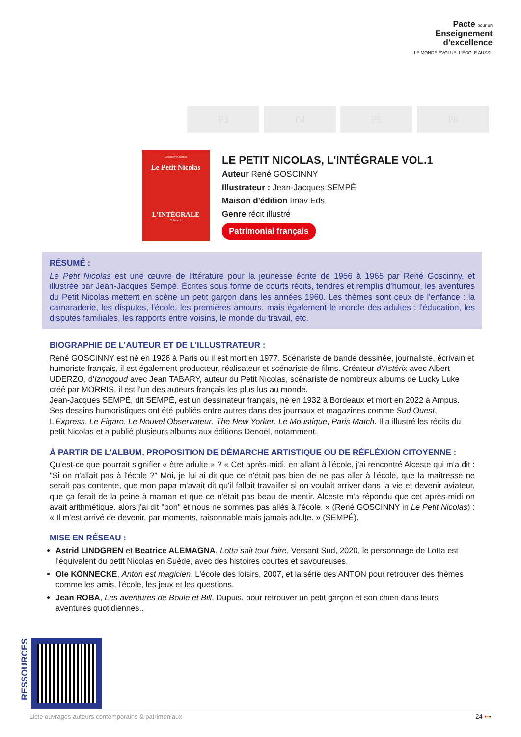Pacte pour un
Enseignement
d'excellence
LE MONDE ÉVOLUE. L'ÉCOLE AUSSI.
P3 P4 P5 P6
Goscinny et Sempé
Le Petit Nicolas
L'INTÉGRALE
Volume 1
LE PETIT NICOLAS, L'INTÉGRALE VOL.1
Auteur René GOSCINNY
Illustrateur : Jean-Jacques SEMPÉ
Maison d'édition Imav Eds
Genre récit illustré
Patrimonial français
RÉSUMÉ :
Le Petit Nicolas est une œuvre de littérature pour la jeunesse écrite de 1956 à 1965 par René Goscinny, et illustrée par Jean-Jacques Sempé. Écrites sous forme de courts récits, tendres et remplis d'humour, les aventures du Petit Nicolas mettent en scène un petit garçon dans les années 1960. Les thèmes sont ceux de l'enfance : la camaraderie, les disputes, l'école, les premières amours, mais également le monde des adultes : l'éducation, les disputes familiales, les rapports entre voisins, le monde du travail, etc.
BIOGRAPHIE DE L'AUTEUR ET DE L'ILLUSTRATEUR :
René GOSCINNY est né en 1926 à Paris où il est mort en 1977. Scénariste de bande dessinée, journaliste, écrivain et humoriste français, il est également producteur, réalisateur et scénariste de films. Créateur d'Astérix avec Albert UDERZO, d'Iznogoud avec Jean TABARY, auteur du Petit Nicolas, scénariste de nombreux albums de Lucky Luke créé par MORRIS, il est l'un des auteurs français les plus lus au monde.
Jean-Jacques SEMPÉ, dit SEMPÉ, est un dessinateur français, né en 1932 à Bordeaux et mort en 2022 à Ampus. Ses dessins humoristiques ont été publiés entre autres dans des journaux et magazines comme Sud Ouest, L'Express, Le Figaro, Le Nouvel Observateur, The New Yorker, Le Moustique, Paris Match. Il a illustré les récits du petit Nicolas et a publié plusieurs albums aux éditions Denoël, notamment.
À PARTIR DE L'ALBUM, PROPOSITION DE DÉMARCHE ARTISTIQUE OU DE RÉFLÉXION CITOYENNE :
Qu'est-ce que pourrait signifier « être adulte » ? « Cet après-midi, en allant à l'école, j'ai rencontré Alceste qui m'a dit : "Si on n'allait pas à l'école ?" Moi, je lui ai dit que ce n'était pas bien de ne pas aller à l'école, que la maîtresse ne serait pas contente, que mon papa m'avait dit qu'il fallait travailler si on voulait arriver dans la vie et devenir aviateur, que ça ferait de la peine à maman et que ce n'était pas beau de mentir. Alceste m'a répondu que cet après-midi on avait arithmétique, alors j'ai dit "bon" et nous ne sommes pas allés à l'école. » (René GOSCINNY in Le Petit Nicolas) ; « Il m'est arrivé de devenir, par moments, raisonnable mais jamais adulte. » (SEMPÉ).
MISE EN RÉSEAU :
Astrid LINDGREN et Beatrice ALEMAGNA, Lotta sait tout faire, Versant Sud, 2020, le personnage de Lotta est l'équivalent du petit Nicolas en Suède, avec des histoires courtes et savoureuses.
Ole KÖNNECKE, Anton est magicien, L'école des loisirs, 2007, et la série des ANTON pour retrouver des thèmes comme les amis, l'école, les jeux et les questions.
Jean ROBA, Les aventures de Boule et Bill, Dupuis, pour retrouver un petit garçon et son chien dans leurs aventures quotidiennes..
RESSOURCES
Liste ouvrages auteurs contemporains & patrimoniaux 24 •••